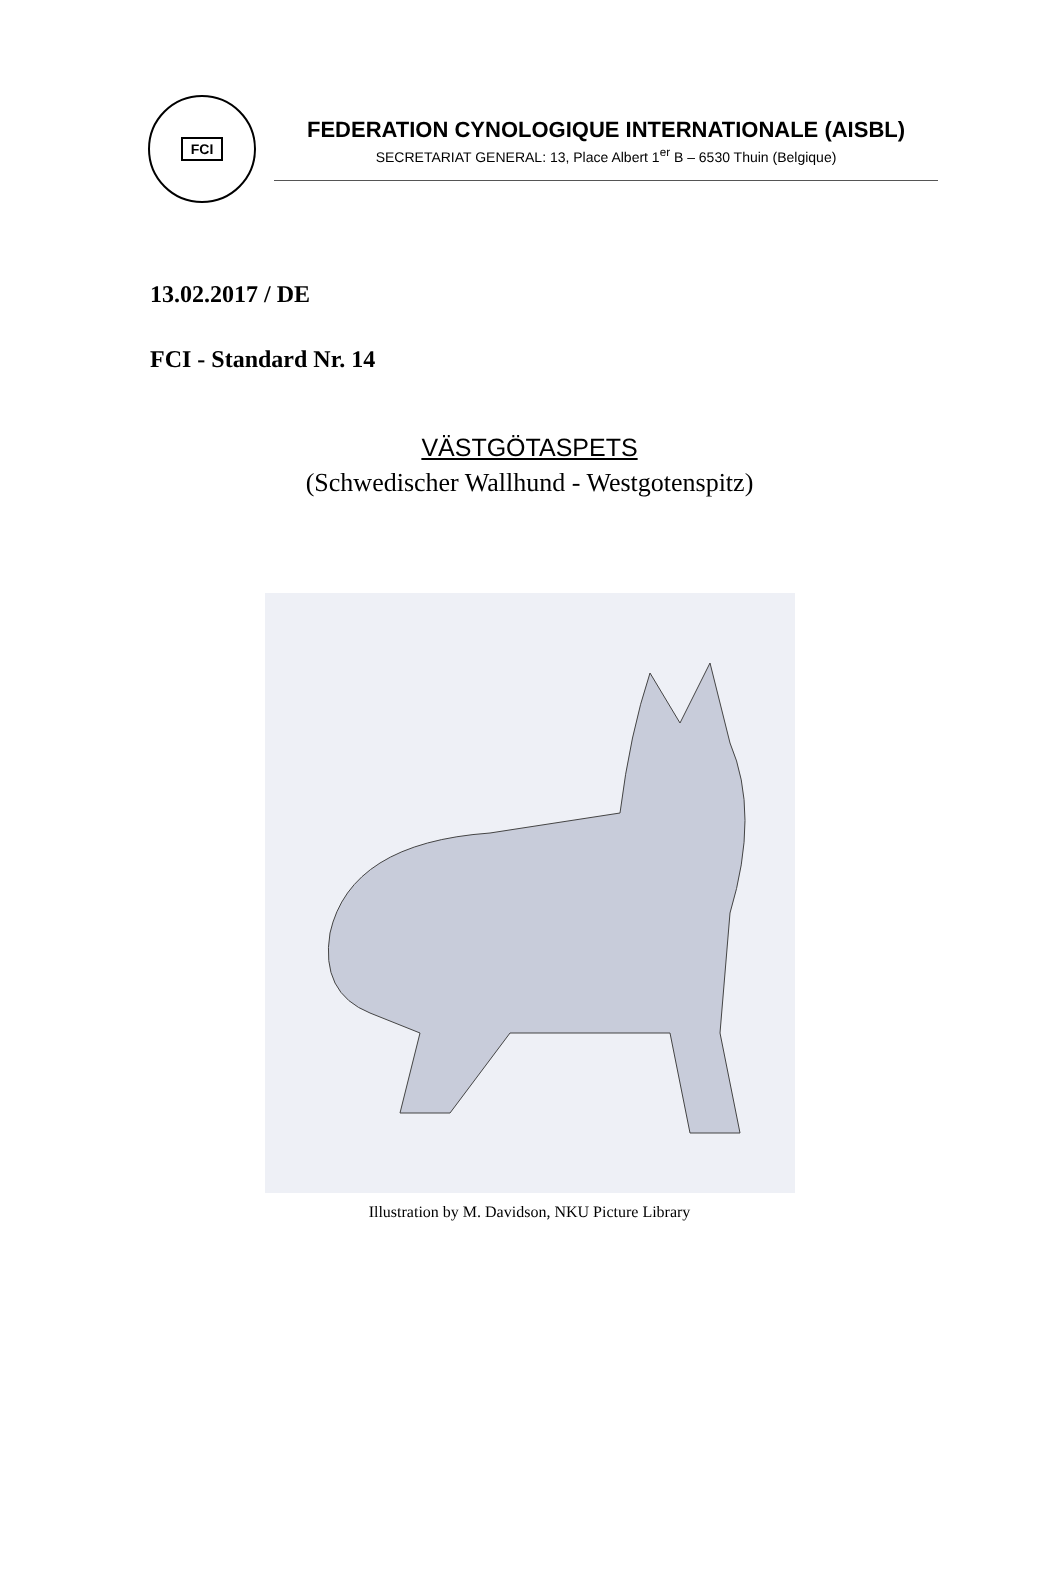FCI
FEDERATION CYNOLOGIQUE INTERNATIONALE (AISBL)
SECRETARIAT GENERAL: 13, Place Albert 1<sup>er</sup> B – 6530 Thuin (Belgique)
13.02.2017 / DE
FCI - Standard Nr. 14
VÄSTGÖTASPETS
(Schwedischer Wallhund - Westgotenspitz)
Illustration by M. Davidson, NKU Picture Library